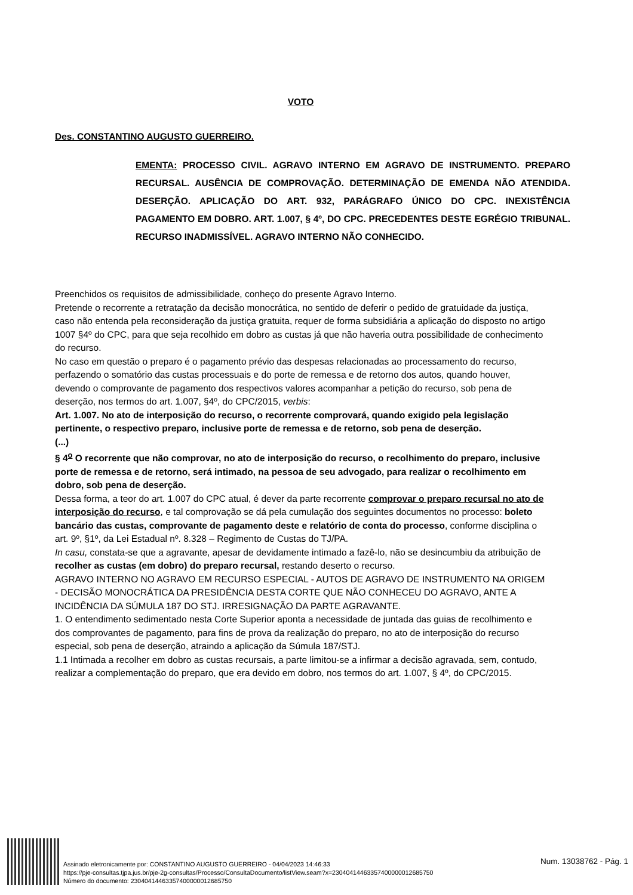VOTO
Des. CONSTANTINO AUGUSTO GUERREIRO.
EMENTA: PROCESSO CIVIL. AGRAVO INTERNO EM AGRAVO DE INSTRUMENTO. PREPARO RECURSAL. AUSÊNCIA DE COMPROVAÇÃO. DETERMINAÇÃO DE EMENDA NÃO ATENDIDA. DESERÇÃO. APLICAÇÃO DO ART. 932, PARÁGRAFO ÚNICO DO CPC. INEXISTÊNCIA PAGAMENTO EM DOBRO. ART. 1.007, § 4º, DO CPC. PRECEDENTES DESTE EGRÉGIO TRIBUNAL. RECURSO INADMISSÍVEL. AGRAVO INTERNO NÃO CONHECIDO.
Preenchidos os requisitos de admissibilidade, conheço do presente Agravo Interno.
Pretende o recorrente a retratação da decisão monocrática, no sentido de deferir o pedido de gratuidade da justiça, caso não entenda pela reconsideração da justiça gratuita, requer de forma subsidiária a aplicação do disposto no artigo 1007 §4º do CPC, para que seja recolhido em dobro as custas já que não haveria outra possibilidade de conhecimento do recurso.
No caso em questão o preparo é o pagamento prévio das despesas relacionadas ao processamento do recurso, perfazendo o somatório das custas processuais e do porte de remessa e de retorno dos autos, quando houver, devendo o comprovante de pagamento dos respectivos valores acompanhar a petição do recurso, sob pena de deserção, nos termos do art. 1.007, §4º, do CPC/2015, verbis:
Art. 1.007. No ato de interposição do recurso, o recorrente comprovará, quando exigido pela legislação pertinente, o respectivo preparo, inclusive porte de remessa e de retorno, sob pena de deserção.
(...)
§ 4<sup>o</sup> O recorrente que não comprovar, no ato de interposição do recurso, o recolhimento do preparo, inclusive porte de remessa e de retorno, será intimado, na pessoa de seu advogado, para realizar o recolhimento em dobro, sob pena de deserção.
Dessa forma, a teor do art. 1.007 do CPC atual, é dever da parte recorrente comprovar o preparo recursal no ato de interposição do recurso, e tal comprovação se dá pela cumulação dos seguintes documentos no processo: boleto bancário das custas, comprovante de pagamento deste e relatório de conta do processo, conforme disciplina o art. 9º, §1º, da Lei Estadual nº. 8.328 – Regimento de Custas do TJ/PA.
In casu, constata-se que a agravante, apesar de devidamente intimado a fazê-lo, não se desincumbiu da atribuição de recolher as custas (em dobro) do preparo recursal, restando deserto o recurso.
AGRAVO INTERNO NO AGRAVO EM RECURSO ESPECIAL - AUTOS DE AGRAVO DE INSTRUMENTO NA ORIGEM - DECISÃO MONOCRÁTICA DA PRESIDÊNCIA DESTA CORTE QUE NÃO CONHECEU DO AGRAVO, ANTE A INCIDÊNCIA DA SÚMULA 187 DO STJ. IRRESIGNAÇÃO DA PARTE AGRAVANTE.
1. O entendimento sedimentado nesta Corte Superior aponta a necessidade de juntada das guias de recolhimento e dos comprovantes de pagamento, para fins de prova da realização do preparo, no ato de interposição do recurso especial, sob pena de deserção, atraindo a aplicação da Súmula 187/STJ.
1.1 Intimada a recolher em dobro as custas recursais, a parte limitou-se a infirmar a decisão agravada, sem, contudo, realizar a complementação do preparo, que era devido em dobro, nos termos do art. 1.007, § 4º, do CPC/2015.
Assinado eletronicamente por: CONSTANTINO AUGUSTO GUERREIRO - 04/04/2023 14:46:33
https://pje-consultas.tjpa.jus.br/pje-2g-consultas/Processo/ConsultaDocumento/listView.seam?x=23040414463357400000012685750
Número do documento: 23040414463357400000012685750
Num. 13038762 - Pág. 1